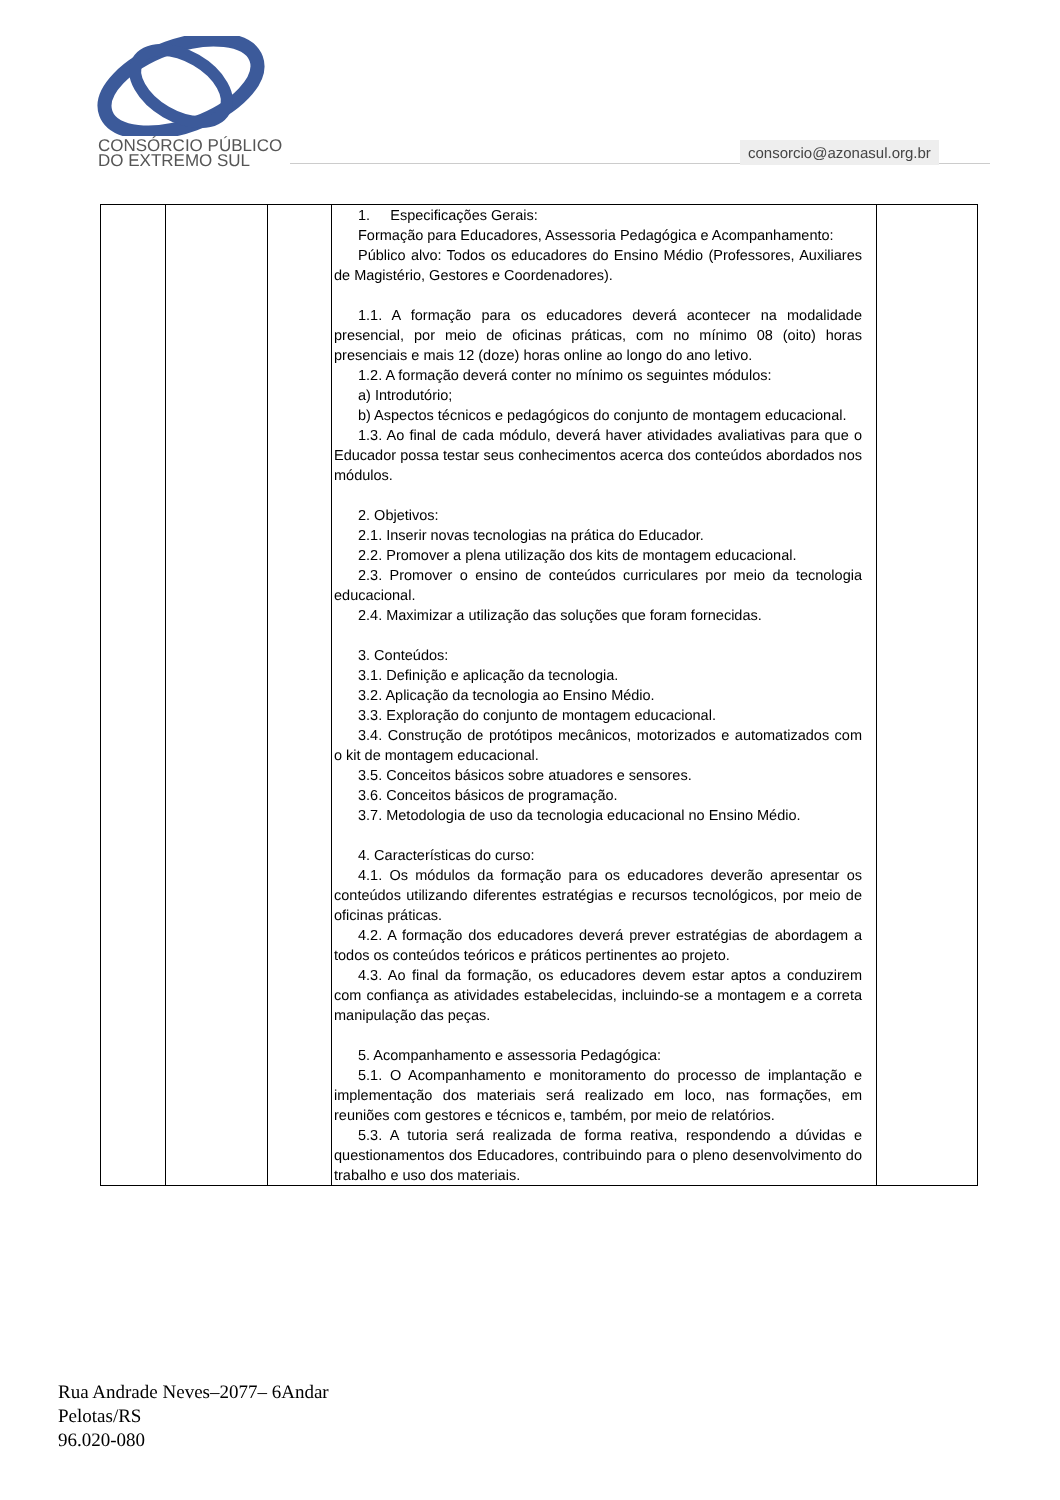CONSÓRCIO PÚBLICO
DO EXTREMO SUL
consorcio@azonasul.org.br
| | | | 1. Especificações Gerais: Formação para Educadores, Assessoria Pedagógica e Acompanhamento: Público alvo: Todos os educadores do Ensino Médio (Professores, Auxiliares de Magistério, Gestores e Coordenadores). 1.1. A formação para os educadores deverá acontecer na modalidade presencial, por meio de oficinas práticas, com no mínimo 08 (oito) horas presenciais e mais 12 (doze) horas online ao longo do ano letivo. 1.2. A formação deverá conter no mínimo os seguintes módulos: a) Introdutório; b) Aspectos técnicos e pedagógicos do conjunto de montagem educacional. 1.3. Ao final de cada módulo, deverá haver atividades avaliativas para que o Educador possa testar seus conhecimentos acerca dos conteúdos abordados nos módulos. 2. Objetivos: 2.1. Inserir novas tecnologias na prática do Educador. 2.2. Promover a plena utilização dos kits de montagem educacional. 2.3. Promover o ensino de conteúdos curriculares por meio da tecnologia educacional. 2.4. Maximizar a utilização das soluções que foram fornecidas. 3. Conteúdos: 3.1. Definição e aplicação da tecnologia. 3.2. Aplicação da tecnologia ao Ensino Médio. 3.3. Exploração do conjunto de montagem educacional. 3.4. Construção de protótipos mecânicos, motorizados e automatizados com o kit de montagem educacional. 3.5. Conceitos básicos sobre atuadores e sensores. 3.6. Conceitos básicos de programação. 3.7. Metodologia de uso da tecnologia educacional no Ensino Médio. 4. Características do curso: 4.1. Os módulos da formação para os educadores deverão apresentar os conteúdos utilizando diferentes estratégias e recursos tecnológicos, por meio de oficinas práticas. 4.2. A formação dos educadores deverá prever estratégias de abordagem a todos os conteúdos teóricos e práticos pertinentes ao projeto. 4.3. Ao final da formação, os educadores devem estar aptos a conduzirem com confiança as atividades estabelecidas, incluindo-se a montagem e a correta manipulação das peças. 5. Acompanhamento e assessoria Pedagógica: 5.1. O Acompanhamento e monitoramento do processo de implantação e implementação dos materiais será realizado em loco, nas formações, em reuniões com gestores e técnicos e, também, por meio de relatórios. 5.3. A tutoria será realizada de forma reativa, respondendo a dúvidas e questionamentos dos Educadores, contribuindo para o pleno desenvolvimento do trabalho e uso dos materiais. | |
Rua Andrade Neves–2077– 6Andar
Pelotas/RS
96.020-080